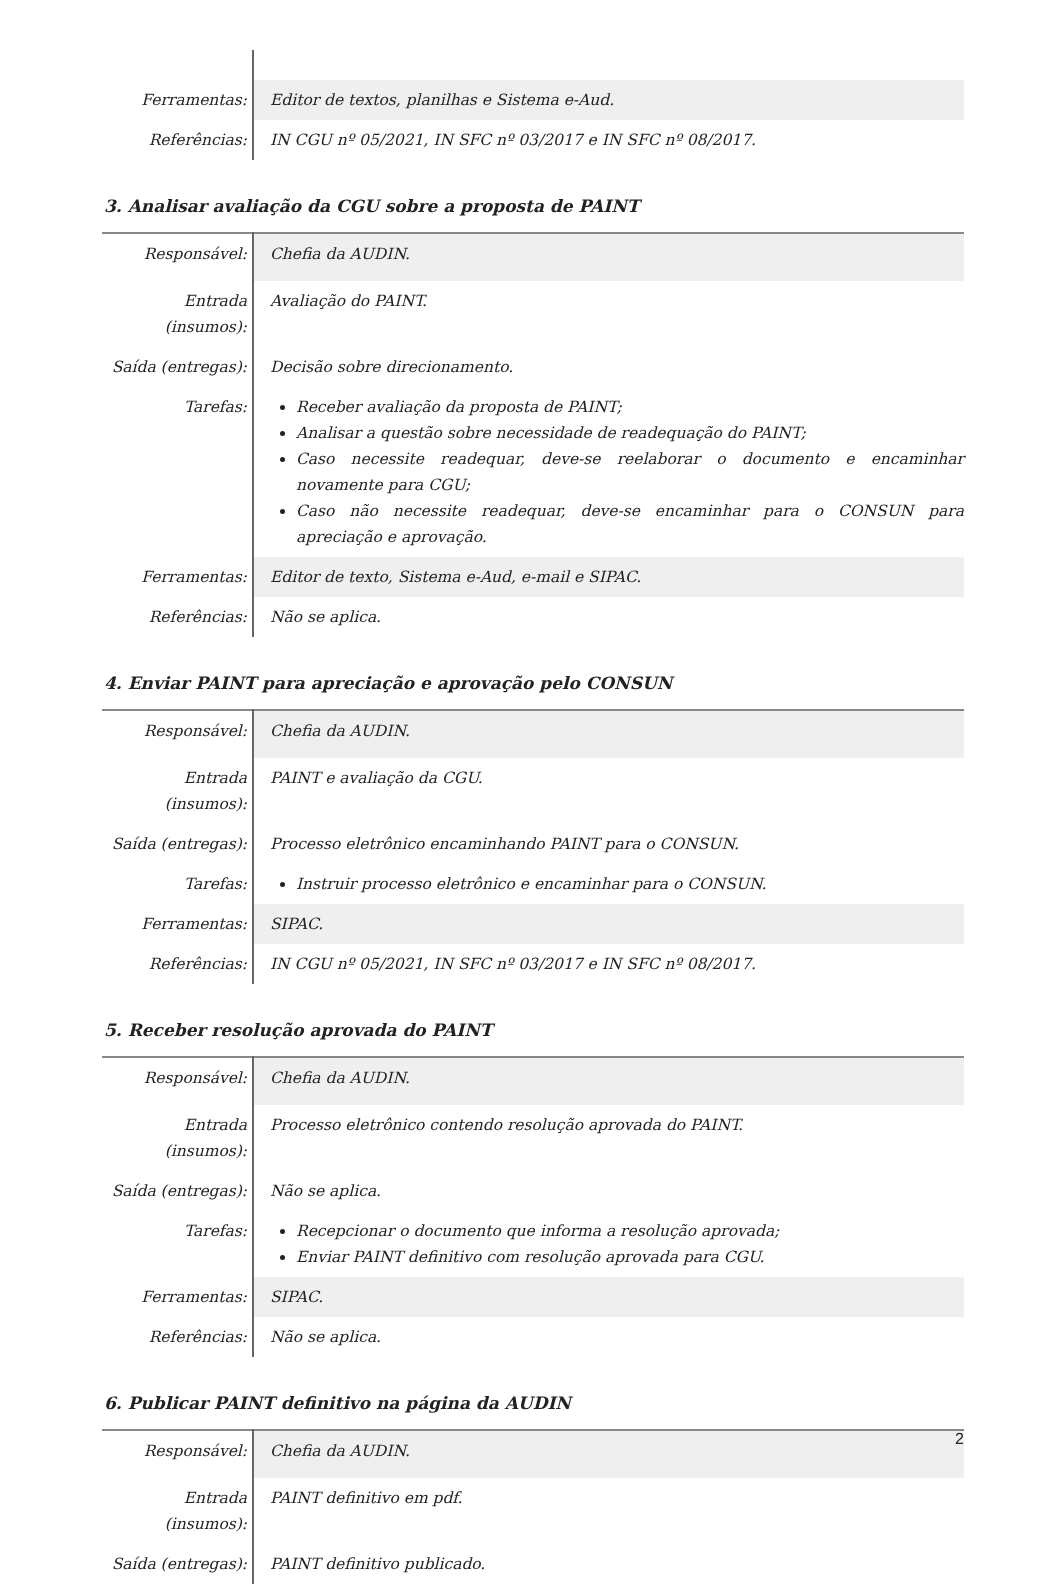| Ferramentas: | Editor de textos, planilhas e Sistema e-Aud. |
| Referências: | IN CGU nº 05/2021, IN SFC nº 03/2017 e IN SFC nº 08/2017. |
3. Analisar avaliação da CGU sobre a proposta de PAINT
| Responsável: | Chefia da AUDIN. |
| Entrada (insumos): | Avaliação do PAINT. |
| Saída (entregas): | Decisão sobre direcionamento. |
| Tarefas: | Receber avaliação da proposta de PAINT; Analisar a questão sobre necessidade de readequação do PAINT; Caso necessite readequar, deve-se reelaborar o documento e encaminhar novamente para CGU; Caso não necessite readequar, deve-se encaminhar para o CONSUN para apreciação e aprovação. |
| Ferramentas: | Editor de texto, Sistema e-Aud, e-mail e SIPAC. |
| Referências: | Não se aplica. |
4. Enviar PAINT para apreciação e aprovação pelo CONSUN
| Responsável: | Chefia da AUDIN. |
| Entrada (insumos): | PAINT e avaliação da CGU. |
| Saída (entregas): | Processo eletrônico encaminhando PAINT para o CONSUN. |
| Tarefas: | Instruir processo eletrônico e encaminhar para o CONSUN. |
| Ferramentas: | SIPAC. |
| Referências: | IN CGU nº 05/2021, IN SFC nº 03/2017 e IN SFC nº 08/2017. |
5. Receber resolução aprovada do PAINT
| Responsável: | Chefia da AUDIN. |
| Entrada (insumos): | Processo eletrônico contendo resolução aprovada do PAINT. |
| Saída (entregas): | Não se aplica. |
| Tarefas: | Recepcionar o documento que informa a resolução aprovada; Enviar PAINT definitivo com resolução aprovada para CGU. |
| Ferramentas: | SIPAC. |
| Referências: | Não se aplica. |
6. Publicar PAINT definitivo na página da AUDIN
| Responsável: | Chefia da AUDIN. |
| Entrada (insumos): | PAINT definitivo em pdf. |
| Saída (entregas): | PAINT definitivo publicado. |
2